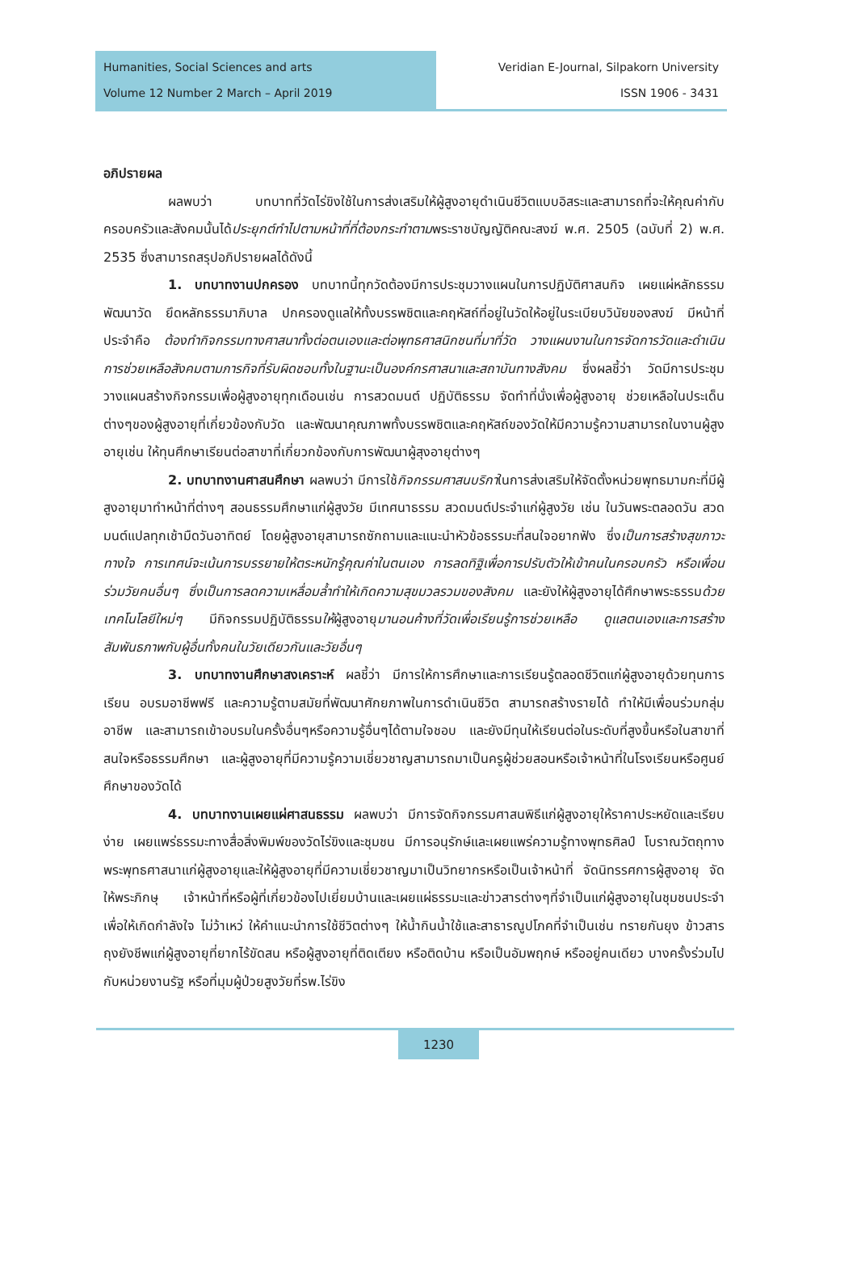Humanities, Social Sciences and arts
Volume 12 Number 2 March – April 2019
Veridian E-Journal, Silpakorn University
ISSN 1906 - 3431
อภิปรายผล
ผลพบว่า บทบาทที่วัดไร่ขิงใช้ในการส่งเสริมให้ผู้สูงอายุดำเนินชีวิตแบบอิสระและสามารถที่จะให้คุณค่ากับครอบครัวและสังคมนั้นได้ประยุกต์ทำไปตามหน้าที่ที่ต้องกระทำตามพระราชบัญญัติคณะสงฆ์ พ.ศ. 2505 (ฉบับที่ 2) พ.ศ. 2535 ซึ่งสามารถสรุปอภิปรายผลได้ดังนี้
1. บทบาทงานปกครอง บทบาทนี้ทุกวัดต้องมีการประชุมวางแผนในการปฏิบัติศาสนกิจ เผยแผ่หลักธรรม พัฒนาวัด ยึดหลักธรรมาภิบาล ปกครองดูแลให้ทั้งบรรพชิตและคฤหัสถ์ที่อยู่ในวัดให้อยู่ในระเบียบวินัยของสงฆ์ มีหน้าที่ประจำคือ ต้องทำกิจกรรมทางศาสนาทั้งต่อตนเองและต่อพุทธศาสนิกชนที่มาที่วัด วางแผนงานในการจัดการวัดและดำเนินการช่วยเหลือสังคมตามภารกิจที่รับผิดชอบทั้งในฐานะเป็นองค์กรศาสนาและสถาบันทางสังคม ซึ่งผลชี้ว่า วัดมีการประชุมวางแผนสร้างกิจกรรมเพื่อผู้สูงอายุทุกเดือนเช่น การสวดมนต์ ปฏิบัติธรรม จัดทำที่นั่งเพื่อผู้สูงอายุ ช่วยเหลือในประเด็นต่างๆของผู้สูงอายุที่เกี่ยวข้องกับวัด และพัฒนาคุณภาพทั้งบรรพชิตและคฤหัสถ์ของวัดให้มีความรู้ความสามารถในงานผู้สูงอายุเช่น ให้ทุนศึกษาเรียนต่อสาขาที่เกี่ยวกข้องกับการพัฒนาผู้สุงอายุต่างๆ
2. บทบาทงานศาสนศึกษา ผลพบว่า มีการใช้กิจกรรมศาสนบริกาในการส่งเสริมให้จัดตั้งหน่วยพุทธมามกะที่มีผู้สูงอายุมาทำหน้าที่ต่างๆ สอนธรรมศึกษาแก่ผู้สูงวัย มีเทศนาธรรม สวดมนต์ประจำแก่ผู้สูงวัย เช่น ในวันพระตลอดวัน สวดมนต์แปลทุกเช้ามืดวันอาทิตย์ โดยผู้สูงอายุสามารถซักถามและแนะนำหัวข้อธรรมะที่สนใจอยากฟัง ซึ่งเป็นการสร้างสุขภาวะทางใจ การเทศน์จะเน้นการบรรยายให้ตระหนักรู้คุณค่าในตนเอง การลดทิฐิเพื่อการปรับตัวให้เข้าคนในครอบครัว หรือเพื่อนร่วมวัยคนอื่นๆ ซึ่งเป็นการลดความเหลื่อมล้ำทำให้เกิดความสุขมวลรวมของสังคม และยังให้ผู้สูงอายุได้ศึกษาพระธรรมด้วยเทคโนโลยีใหม่ๆ มีกิจกรรมปฏิบัติธรรมให้ผู้สูงอายุมานอนค้างที่วัดเพื่อเรียนรู้การช่วยเหลือ ดูแลตนเองและการสร้างสัมพันธภาพกับผู้อื่นทั้งคนในวัยเดียวกันและวัยอื่นๆ
3. บทบาทงานศึกษาสงเคราะห์ ผลชี้ว่า มีการให้การศึกษาและการเรียนรู้ตลอดชีวิตแก่ผู้สูงอายุด้วยทุนการเรียน อบรมอาชีพฟรี และความรู้ตามสมัยที่พัฒนาศักยภาพในการดำเนินชีวิต สามารถสร้างรายได้ ทำให้มีเพื่อนร่วมกลุ่มอาชีพ และสามารถเข้าอบรมในครั้งอื่นๆหรือความรู้อื่นๆได้ตามใจชอบ และยังมีทุนให้เรียนต่อในระดับที่สูงขึ้นหรือในสาขาที่สนใจหรือธรรมศึกษา และผู้สูงอายุที่มีความรู้ความเชี่ยวชาญสามารถมาเป็นครูผู้ช่วยสอนหรือเจ้าหน้าที่ในโรงเรียนหรือศูนย์ศึกษาของวัดได้
4. บทบาทงานเผยแผ่ศาสนธรรม ผลพบว่า มีการจัดกิจกรรมศาสนพิธีแก่ผู้สูงอายุให้ราคาประหยัดและเรียบง่าย เผยแพร่ธรรมะทางสื่อสิ่งพิมพ์ของวัดไร่ขิงและชุมชน มีการอนุรักษ์และเผยแพร่ความรู้ทางพุทธศิลป์ โบราณวัตถุทางพระพุทธศาสนาแก่ผู้สูงอายุและให้ผู้สูงอายุที่มีความเชี่ยวชาญมาเป็นวิทยากรหรือเป็นเจ้าหน้าที่ จัดนิทรรศการผู้สูงอายุ จัดให้พระภิกษุ เจ้าหน้าที่หรือผู้ที่เกี่ยวข้องไปเยี่ยมบ้านและเผยแผ่ธรรมะและข่าวสารต่างๆที่จำเป็นแก่ผู้สูงอายุในชุมชนประจำ เพื่อให้เกิดกำลังใจ ไม่ว้าเหว่ ให้คำแนะนำการใช้ชีวิตต่างๆ ให้น้ำกินน้ำใช้และสาธารณูปโภคที่จำเป็นเช่น ทรายกันยุง ข้าวสาร ถุงยังชีพแก่ผู้สูงอายุที่ยากไร้ขัดสน หรือผู้สูงอายุที่ติดเตียง หรือติดบ้าน หรือเป็นอัมพฤกษ์ หรืออยู่คนเดียว บางครั้งร่วมไปกับหน่วยงานรัฐ หรือที่มุมผู้ป่วยสูงวัยที่รพ.ไร่ขิง
1230